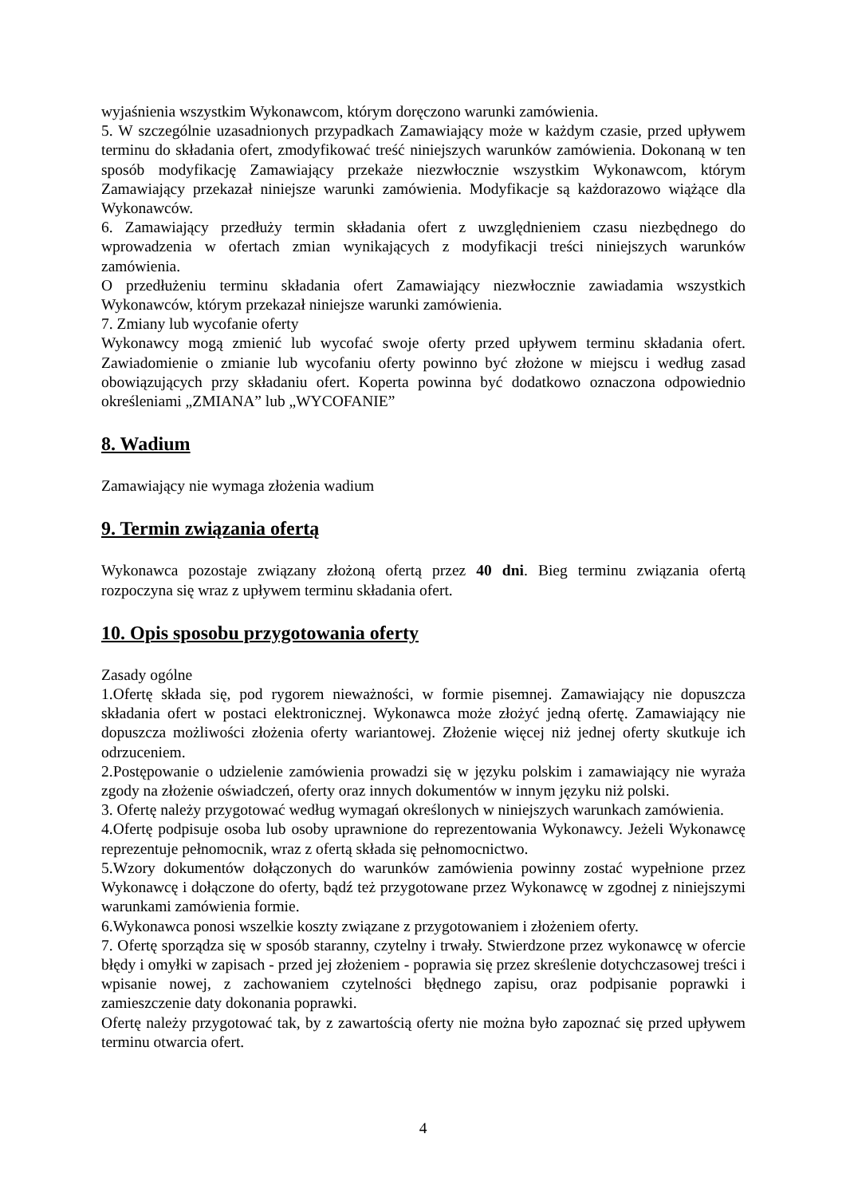wyjaśnienia wszystkim Wykonawcom, którym doręczono warunki zamówienia.
5. W szczególnie uzasadnionych przypadkach Zamawiający może w każdym czasie, przed upływem terminu do składania ofert, zmodyfikować treść niniejszych warunków zamówienia. Dokonaną w ten sposób modyfikację Zamawiający przekaże niezwłocznie wszystkim Wykonawcom, którym Zamawiający przekazał niniejsze warunki zamówienia. Modyfikacje są każdorazowo wiążące dla Wykonawców.
6. Zamawiający przedłuży termin składania ofert z uwzględnieniem czasu niezbędnego do wprowadzenia w ofertach zmian wynikających z modyfikacji treści niniejszych warunków zamówienia.
O przedłużeniu terminu składania ofert Zamawiający niezwłocznie zawiadamia wszystkich Wykonawców, którym przekazał niniejsze warunki zamówienia.
7. Zmiany lub wycofanie oferty
Wykonawcy mogą zmienić lub wycofać swoje oferty przed upływem terminu składania ofert. Zawiadomienie o zmianie lub wycofaniu oferty powinno być złożone w miejscu i według zasad obowiązujących przy składaniu ofert. Koperta powinna być dodatkowo oznaczona odpowiednio określeniami „ZMIANA” lub „WYCOFANIE”
8. Wadium
Zamawiający nie wymaga złożenia wadium
9. Termin związania ofertą
Wykonawca pozostaje związany złożoną ofertą przez 40 dni. Bieg terminu związania ofertą rozpoczyna się wraz z upływem terminu składania ofert.
10. Opis sposobu przygotowania oferty
Zasady ogólne
1.Ofertę składa się, pod rygorem nieważności, w formie pisemnej. Zamawiający nie dopuszcza składania ofert w postaci elektronicznej. Wykonawca może złożyć jedną ofertę. Zamawiający nie dopuszcza możliwości złożenia oferty wariantowej. Złożenie więcej niż jednej oferty skutkuje ich odrzuceniem.
2.Postępowanie o udzielenie zamówienia prowadzi się w języku polskim i zamawiający nie wyraża zgody na złożenie oświadczeń, oferty oraz innych dokumentów w innym języku niż polski.
3. Ofertę należy przygotować według wymagań określonych w niniejszych warunkach zamówienia.
4.Ofertę podpisuje osoba lub osoby uprawnione do reprezentowania Wykonawcy. Jeżeli Wykonawcę reprezentuje pełnomocnik, wraz z ofertą składa się pełnomocnictwo.
5.Wzory dokumentów dołączonych do warunków zamówienia powinny zostać wypełnione przez Wykonawcę i dołączone do oferty, bądź też przygotowane przez Wykonawcę w zgodnej z niniejszymi warunkami zamówienia formie.
6.Wykonawca ponosi wszelkie koszty związane z przygotowaniem i złożeniem oferty.
7. Ofertę sporządza się w sposób staranny, czytelny i trwały. Stwierdzone przez wykonawcę w ofercie błędy i omyłki w zapisach - przed jej złożeniem - poprawia się przez skreślenie dotychczasowej treści i wpisanie nowej, z zachowaniem czytelności błędnego zapisu, oraz podpisanie poprawki i zamieszczenie daty dokonania poprawki.
Ofertę należy przygotować tak, by z zawartością oferty nie można było zapoznać się przed upływem terminu otwarcia ofert.
4